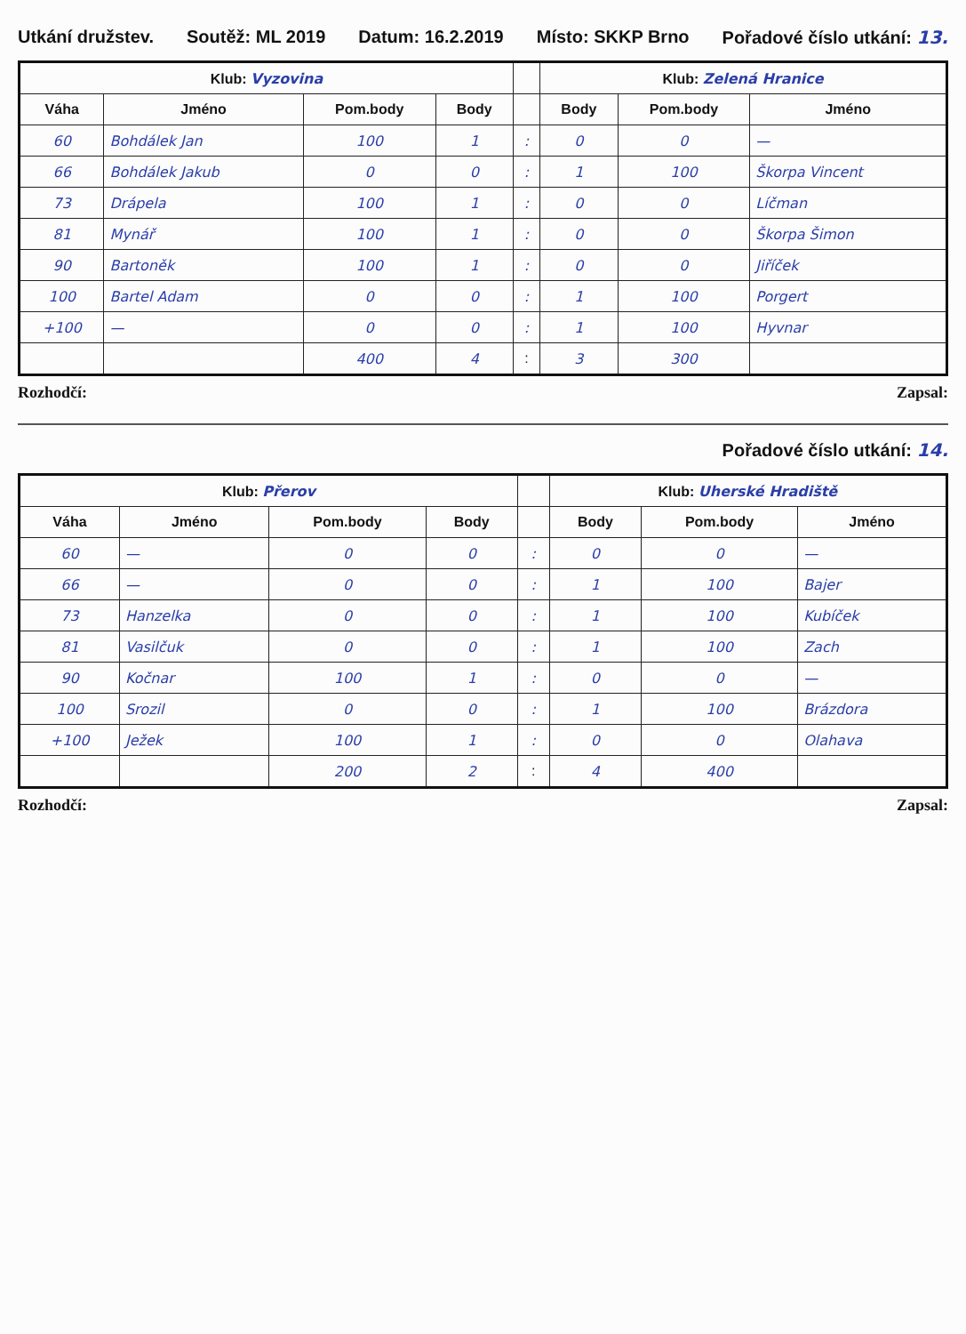Utkání družstev. Soutěž: ML 2019 Datum: 16.2.2019 Místo: SKKP Brno Pořadové číslo utkání: 13.
| Klub: Vyzovina | | | | | Klub: Zelená Hranice | | |
| --- | --- | --- | --- | --- | --- | --- | --- |
| Váha | Jméno | Pom.body | Body | | Body | Pom.body | Jméno |
| 60 | Bohdálek Jan | 100 | 1 | : | 0 | 0 | — |
| 66 | Bohdálek Jakub | 0 | 0 | : | 1 | 100 | Škorpa Vincent |
| 73 | Drápela | 100 | 1 | : | 0 | 0 | Líčman |
| 81 | Mynář | 100 | 1 | : | 0 | 0 | Škorpa Šimon |
| 90 | Bartoněk | 100 | 1 | : | 0 | 0 | Jiříček |
| 100 | Bartel Adam | 0 | 0 | : | 1 | 100 | Porgert |
| +100 | — | 0 | 0 | : | 1 | 100 | Hyvnar |
| | | 400 | 4 | : | 3 | 300 | |
Rozhodčí: Zapsal:
Pořadové číslo utkání: 14.
| Klub: Přerov | | | | | Klub: Uherské Hradiště | | |
| --- | --- | --- | --- | --- | --- | --- | --- |
| Váha | Jméno | Pom.body | Body | | Body | Pom.body | Jméno |
| 60 | — | 0 | 0 | : | 0 | 0 | — |
| 66 | — | 0 | 0 | : | 1 | 100 | Bajer |
| 73 | Hanzelka | 0 | 0 | : | 1 | 100 | Kubíček |
| 81 | Vasilčuk | 0 | 0 | : | 1 | 100 | Zach |
| 90 | Kočnar | 100 | 1 | : | 0 | 0 | — |
| 100 | Srozil | 0 | 0 | : | 1 | 100 | Brázdora |
| +100 | Ježek | 100 | 1 | : | 0 | 0 | Olahava |
| | | 200 | 2 | : | 4 | 400 | |
Rozhodčí: Zapsal: